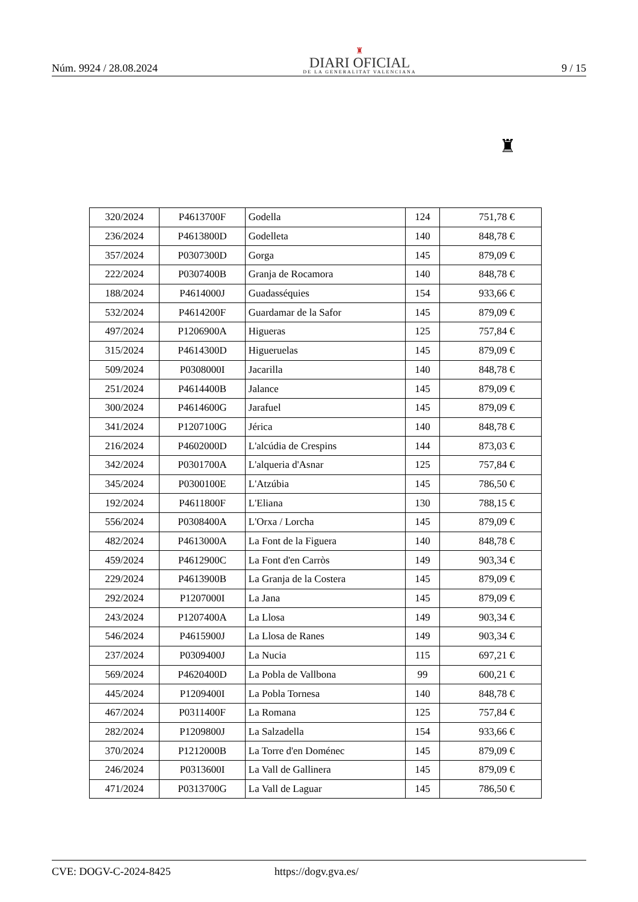Núm. 9924 / 28.08.2024
♜
DIARI OFICIAL
DE LA GENERALITAT VALENCIANA
9 / 15
♜
| 320/2024 | P4613700F | Godella | 124 | 751,78 € |
| 236/2024 | P4613800D | Godelleta | 140 | 848,78 € |
| 357/2024 | P0307300D | Gorga | 145 | 879,09 € |
| 222/2024 | P0307400B | Granja de Rocamora | 140 | 848,78 € |
| 188/2024 | P4614000J | Guadasséquies | 154 | 933,66 € |
| 532/2024 | P4614200F | Guardamar de la Safor | 145 | 879,09 € |
| 497/2024 | P1206900A | Higueras | 125 | 757,84 € |
| 315/2024 | P4614300D | Higueruelas | 145 | 879,09 € |
| 509/2024 | P0308000I | Jacarilla | 140 | 848,78 € |
| 251/2024 | P4614400B | Jalance | 145 | 879,09 € |
| 300/2024 | P4614600G | Jarafuel | 145 | 879,09 € |
| 341/2024 | P1207100G | Jérica | 140 | 848,78 € |
| 216/2024 | P4602000D | L'alcúdia de Crespins | 144 | 873,03 € |
| 342/2024 | P0301700A | L'alqueria d'Asnar | 125 | 757,84 € |
| 345/2024 | P0300100E | L'Atzúbia | 145 | 786,50 € |
| 192/2024 | P4611800F | L'Eliana | 130 | 788,15 € |
| 556/2024 | P0308400A | L'Orxa / Lorcha | 145 | 879,09 € |
| 482/2024 | P4613000A | La Font de la Figuera | 140 | 848,78 € |
| 459/2024 | P4612900C | La Font d'en Carròs | 149 | 903,34 € |
| 229/2024 | P4613900B | La Granja de la Costera | 145 | 879,09 € |
| 292/2024 | P1207000I | La Jana | 145 | 879,09 € |
| 243/2024 | P1207400A | La Llosa | 149 | 903,34 € |
| 546/2024 | P4615900J | La Llosa de Ranes | 149 | 903,34 € |
| 237/2024 | P0309400J | La Nucia | 115 | 697,21 € |
| 569/2024 | P4620400D | La Pobla de Vallbona | 99 | 600,21 € |
| 445/2024 | P1209400I | La Pobla Tornesa | 140 | 848,78 € |
| 467/2024 | P0311400F | La Romana | 125 | 757,84 € |
| 282/2024 | P1209800J | La Salzadella | 154 | 933,66 € |
| 370/2024 | P1212000B | La Torre d'en Doménec | 145 | 879,09 € |
| 246/2024 | P0313600I | La Vall de Gallinera | 145 | 879,09 € |
| 471/2024 | P0313700G | La Vall de Laguar | 145 | 786,50 € |
CVE: DOGV-C-2024-8425 https://dogv.gva.es/